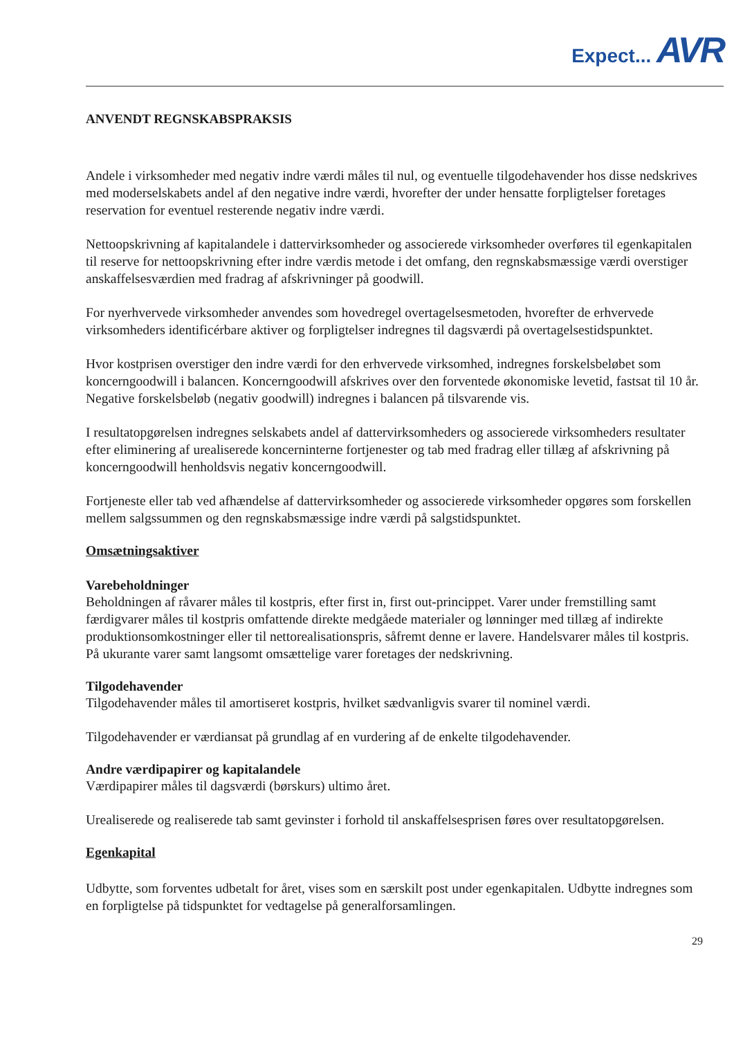Expect... AVR
ANVENDT REGNSKABSPRAKSIS
Andele i virksomheder med negativ indre værdi måles til nul, og eventuelle tilgodehavender hos disse nedskrives med moderselskabets andel af den negative indre værdi, hvorefter der under hensatte forpligtelser foretages reservation for eventuel resterende negativ indre værdi.
Nettoopskrivning af kapitalandele i dattervirksomheder og associerede virksomheder overføres til egenkapitalen til reserve for nettoopskrivning efter indre værdis metode i det omfang, den regnskabsmæssige værdi overstiger anskaffelsesværdien med fradrag af afskrivninger på goodwill.
For nyerhvervede virksomheder anvendes som hovedregel overtagelsesmetoden, hvorefter de erhvervede virksomheders identificérbare aktiver og forpligtelser indregnes til dagsværdi på overtagelsestidspunktet.
Hvor kostprisen overstiger den indre værdi for den erhvervede virksomhed, indregnes forskelsbeløbet som koncerngoodwill i balancen. Koncerngoodwill afskrives over den forventede økonomiske levetid, fastsat til 10 år. Negative forskelsbeløb (negativ goodwill) indregnes i balancen på tilsvarende vis.
I resultatopgørelsen indregnes selskabets andel af dattervirksomheders og associerede virksomheders resultater efter eliminering af urealiserede koncerninterne fortjenester og tab med fradrag eller tillæg af afskrivning på koncerngoodwill henholdsvis negativ koncerngoodwill.
Fortjeneste eller tab ved afhændelse af dattervirksomheder og associerede virksomheder opgøres som forskellen mellem salgssummen og den regnskabsmæssige indre værdi på salgstidspunktet.
Omsætningsaktiver
Varebeholdninger
Beholdningen af råvarer måles til kostpris, efter first in, first out-princippet. Varer under fremstilling samt færdigvarer måles til kostpris omfattende direkte medgåede materialer og lønninger med tillæg af indirekte produktionsomkostninger eller til nettorealisationspris, såfremt denne er lavere. Handelsvarer måles til kostpris. På ukurante varer samt langsomt omsættelige varer foretages der nedskrivning.
Tilgodehavender
Tilgodehavender måles til amortiseret kostpris, hvilket sædvanligvis svarer til nominel værdi.
Tilgodehavender er værdiansat på grundlag af en vurdering af de enkelte tilgodehavender.
Andre værdipapirer og kapitalandele
Værdipapirer måles til dagsværdi (børskurs) ultimo året.
Urealiserede og realiserede tab samt gevinster i forhold til anskaffelsesprisen føres over resultatopgørelsen.
Egenkapital
Udbytte, som forventes udbetalt for året, vises som en særskilt post under egenkapitalen. Udbytte indregnes som en forpligtelse på tidspunktet for vedtagelse på generalforsamlingen.
29